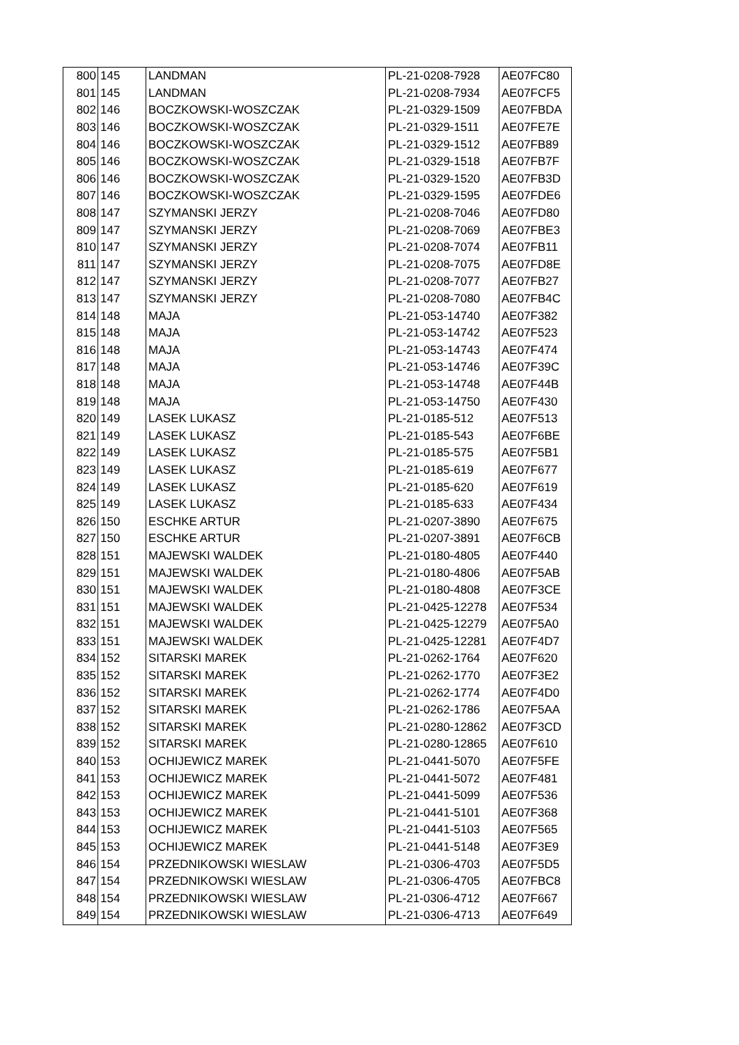| 800 | 145 | LANDMAN | PL-21-0208-7928 | AE07FC80 |
| 801 | 145 | LANDMAN | PL-21-0208-7934 | AE07FCF5 |
| 802 | 146 | BOCZKOWSKI-WOSZCZAK | PL-21-0329-1509 | AE07FBDA |
| 803 | 146 | BOCZKOWSKI-WOSZCZAK | PL-21-0329-1511 | AE07FE7E |
| 804 | 146 | BOCZKOWSKI-WOSZCZAK | PL-21-0329-1512 | AE07FB89 |
| 805 | 146 | BOCZKOWSKI-WOSZCZAK | PL-21-0329-1518 | AE07FB7F |
| 806 | 146 | BOCZKOWSKI-WOSZCZAK | PL-21-0329-1520 | AE07FB3D |
| 807 | 146 | BOCZKOWSKI-WOSZCZAK | PL-21-0329-1595 | AE07FDE6 |
| 808 | 147 | SZYMANSKI JERZY | PL-21-0208-7046 | AE07FD80 |
| 809 | 147 | SZYMANSKI JERZY | PL-21-0208-7069 | AE07FBE3 |
| 810 | 147 | SZYMANSKI JERZY | PL-21-0208-7074 | AE07FB11 |
| 811 | 147 | SZYMANSKI JERZY | PL-21-0208-7075 | AE07FD8E |
| 812 | 147 | SZYMANSKI JERZY | PL-21-0208-7077 | AE07FB27 |
| 813 | 147 | SZYMANSKI JERZY | PL-21-0208-7080 | AE07FB4C |
| 814 | 148 | MAJA | PL-21-053-14740 | AE07F382 |
| 815 | 148 | MAJA | PL-21-053-14742 | AE07F523 |
| 816 | 148 | MAJA | PL-21-053-14743 | AE07F474 |
| 817 | 148 | MAJA | PL-21-053-14746 | AE07F39C |
| 818 | 148 | MAJA | PL-21-053-14748 | AE07F44B |
| 819 | 148 | MAJA | PL-21-053-14750 | AE07F430 |
| 820 | 149 | LASEK LUKASZ | PL-21-0185-512 | AE07F513 |
| 821 | 149 | LASEK LUKASZ | PL-21-0185-543 | AE07F6BE |
| 822 | 149 | LASEK LUKASZ | PL-21-0185-575 | AE07F5B1 |
| 823 | 149 | LASEK LUKASZ | PL-21-0185-619 | AE07F677 |
| 824 | 149 | LASEK LUKASZ | PL-21-0185-620 | AE07F619 |
| 825 | 149 | LASEK LUKASZ | PL-21-0185-633 | AE07F434 |
| 826 | 150 | ESCHKE ARTUR | PL-21-0207-3890 | AE07F675 |
| 827 | 150 | ESCHKE ARTUR | PL-21-0207-3891 | AE07F6CB |
| 828 | 151 | MAJEWSKI WALDEK | PL-21-0180-4805 | AE07F440 |
| 829 | 151 | MAJEWSKI WALDEK | PL-21-0180-4806 | AE07F5AB |
| 830 | 151 | MAJEWSKI WALDEK | PL-21-0180-4808 | AE07F3CE |
| 831 | 151 | MAJEWSKI WALDEK | PL-21-0425-12278 | AE07F534 |
| 832 | 151 | MAJEWSKI WALDEK | PL-21-0425-12279 | AE07F5A0 |
| 833 | 151 | MAJEWSKI WALDEK | PL-21-0425-12281 | AE07F4D7 |
| 834 | 152 | SITARSKI MAREK | PL-21-0262-1764 | AE07F620 |
| 835 | 152 | SITARSKI MAREK | PL-21-0262-1770 | AE07F3E2 |
| 836 | 152 | SITARSKI MAREK | PL-21-0262-1774 | AE07F4D0 |
| 837 | 152 | SITARSKI MAREK | PL-21-0262-1786 | AE07F5AA |
| 838 | 152 | SITARSKI MAREK | PL-21-0280-12862 | AE07F3CD |
| 839 | 152 | SITARSKI MAREK | PL-21-0280-12865 | AE07F610 |
| 840 | 153 | OCHIJEWICZ MAREK | PL-21-0441-5070 | AE07F5FE |
| 841 | 153 | OCHIJEWICZ MAREK | PL-21-0441-5072 | AE07F481 |
| 842 | 153 | OCHIJEWICZ MAREK | PL-21-0441-5099 | AE07F536 |
| 843 | 153 | OCHIJEWICZ MAREK | PL-21-0441-5101 | AE07F368 |
| 844 | 153 | OCHIJEWICZ MAREK | PL-21-0441-5103 | AE07F565 |
| 845 | 153 | OCHIJEWICZ MAREK | PL-21-0441-5148 | AE07F3E9 |
| 846 | 154 | PRZEDNIKOWSKI WIESLAW | PL-21-0306-4703 | AE07F5D5 |
| 847 | 154 | PRZEDNIKOWSKI WIESLAW | PL-21-0306-4705 | AE07FBC8 |
| 848 | 154 | PRZEDNIKOWSKI WIESLAW | PL-21-0306-4712 | AE07F667 |
| 849 | 154 | PRZEDNIKOWSKI WIESLAW | PL-21-0306-4713 | AE07F649 |